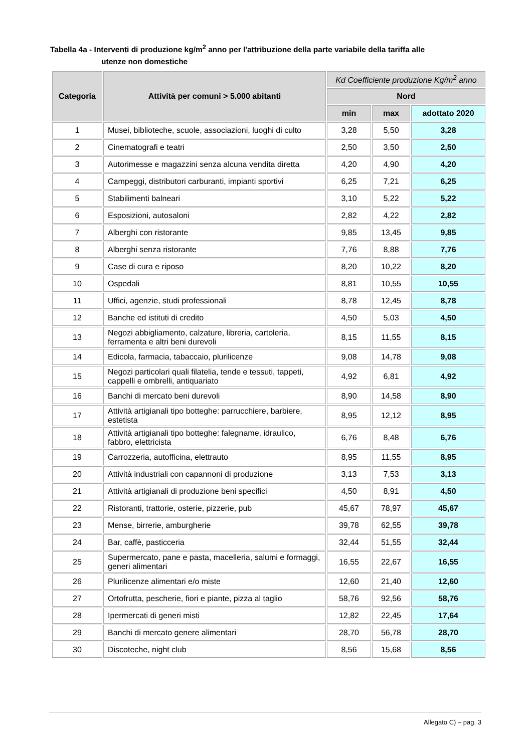Tabella 4a - Interventi di produzione kg/m<sup>2</sup> anno per l'attribuzione della parte variabile della tariffa alle
utenze non domestiche
| Categoria | Attività per comuni > 5.000 abitanti | Kd Coefficiente produzione Kg/m<sup>2</sup> anno | | |
| --- | --- | --- | --- | --- |
| | | Nord | | |
| | | min | max | adottato 2020 |
| 1 | Musei, biblioteche, scuole, associazioni, luoghi di culto | 3,28 | 5,50 | 3,28 |
| 2 | Cinematografi e teatri | 2,50 | 3,50 | 2,50 |
| 3 | Autorimesse e magazzini senza alcuna vendita diretta | 4,20 | 4,90 | 4,20 |
| 4 | Campeggi, distributori carburanti, impianti sportivi | 6,25 | 7,21 | 6,25 |
| 5 | Stabilimenti balneari | 3,10 | 5,22 | 5,22 |
| 6 | Esposizioni, autosaloni | 2,82 | 4,22 | 2,82 |
| 7 | Alberghi con ristorante | 9,85 | 13,45 | 9,85 |
| 8 | Alberghi senza ristorante | 7,76 | 8,88 | 7,76 |
| 9 | Case di cura e riposo | 8,20 | 10,22 | 8,20 |
| 10 | Ospedali | 8,81 | 10,55 | 10,55 |
| 11 | Uffici, agenzie, studi professionali | 8,78 | 12,45 | 8,78 |
| 12 | Banche ed istituti di credito | 4,50 | 5,03 | 4,50 |
| 13 | Negozi abbigliamento, calzature, libreria, cartoleria, ferramenta e altri beni durevoli | 8,15 | 11,55 | 8,15 |
| 14 | Edicola, farmacia, tabaccaio, plurilicenze | 9,08 | 14,78 | 9,08 |
| 15 | Negozi particolari quali filatelia, tende e tessuti, tappeti, cappelli e ombrelli, antiquariato | 4,92 | 6,81 | 4,92 |
| 16 | Banchi di mercato beni durevoli | 8,90 | 14,58 | 8,90 |
| 17 | Attività artigianali tipo botteghe: parrucchiere, barbiere, estetista | 8,95 | 12,12 | 8,95 |
| 18 | Attività artigianali tipo botteghe: falegname, idraulico, fabbro, elettricista | 6,76 | 8,48 | 6,76 |
| 19 | Carrozzeria, autofficina, elettrauto | 8,95 | 11,55 | 8,95 |
| 20 | Attività industriali con capannoni di produzione | 3,13 | 7,53 | 3,13 |
| 21 | Attività artigianali di produzione beni specifici | 4,50 | 8,91 | 4,50 |
| 22 | Ristoranti, trattorie, osterie, pizzerie, pub | 45,67 | 78,97 | 45,67 |
| 23 | Mense, birrerie, amburgherie | 39,78 | 62,55 | 39,78 |
| 24 | Bar, caffè, pasticceria | 32,44 | 51,55 | 32,44 |
| 25 | Supermercato, pane e pasta, macelleria, salumi e formaggi, generi alimentari | 16,55 | 22,67 | 16,55 |
| 26 | Plurilicenze alimentari e/o miste | 12,60 | 21,40 | 12,60 |
| 27 | Ortofrutta, pescherie, fiori e piante, pizza al taglio | 58,76 | 92,56 | 58,76 |
| 28 | Ipermercati di generi misti | 12,82 | 22,45 | 17,64 |
| 29 | Banchi di mercato genere alimentari | 28,70 | 56,78 | 28,70 |
| 30 | Discoteche, night club | 8,56 | 15,68 | 8,56 |
Allegato C) – pag. 3